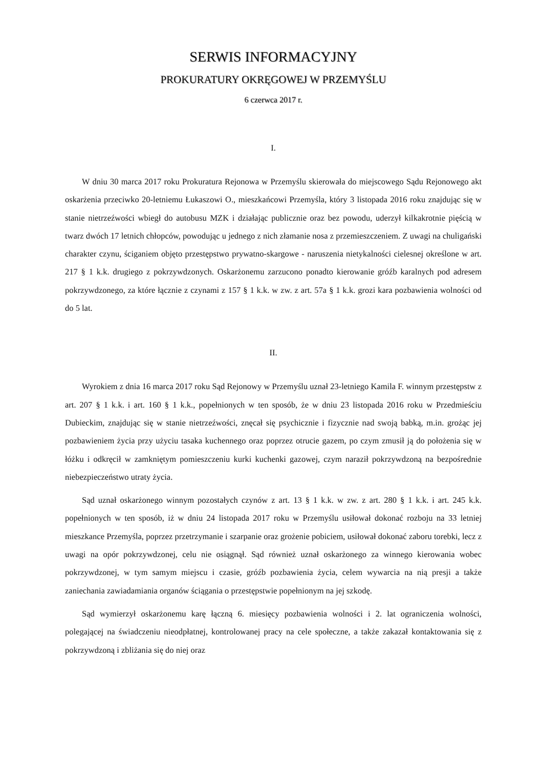SERWIS INFORMACYJNY
PROKURATURY OKRĘGOWEJ W PRZEMYŚLU
6 czerwca 2017 r.
I.
W dniu 30 marca 2017 roku Prokuratura Rejonowa w Przemyślu skierowała do miejscowego Sądu Rejonowego akt oskarżenia przeciwko 20-letniemu Łukaszowi O., mieszkańcowi Przemyśla, który 3 listopada 2016 roku znajdując się w stanie nietrzeźwości wbiegł do autobusu MZK i działając publicznie oraz bez powodu, uderzył kilkakrotnie pięścią w twarz dwóch 17 letnich chłopców, powodując u jednego z nich złamanie nosa z przemieszczeniem. Z uwagi na chuligański charakter czynu, ściganiem objęto przestępstwo prywatno-skargowe - naruszenia nietykalności cielesnej określone w art. 217 § 1 k.k. drugiego z pokrzywdzonych. Oskarżonemu zarzucono ponadto kierowanie gróźb karalnych pod adresem pokrzywdzonego, za które łącznie z czynami z 157 § 1 k.k. w zw. z art. 57a § 1 k.k. grozi kara pozbawienia wolności od do 5 lat.
II.
Wyrokiem z dnia 16 marca 2017 roku Sąd Rejonowy w Przemyślu uznał 23-letniego Kamila F. winnym przestępstw z art. 207 § 1 k.k. i art. 160 § 1 k.k., popełnionych w ten sposób, że w dniu 23 listopada 2016 roku w Przedmieściu Dubieckim, znajdując się w stanie nietrzeźwości, znęcał się psychicznie i fizycznie nad swoją babką, m.in. grożąc jej pozbawieniem życia przy użyciu tasaka kuchennego oraz poprzez otrucie gazem, po czym zmusił ją do położenia się w łóżku i odkręcił w zamkniętym pomieszczeniu kurki kuchenki gazowej, czym naraził pokrzywdzoną na bezpośrednie niebezpieczeństwo utraty życia.
Sąd uznał oskarżonego winnym pozostałych czynów z art. 13 § 1 k.k. w zw. z art. 280 § 1 k.k. i art. 245 k.k. popełnionych w ten sposób, iż w dniu 24 listopada 2017 roku w Przemyślu usiłował dokonać rozboju na 33 letniej mieszkance Przemyśla, poprzez przetrzymanie i szarpanie oraz grożenie pobiciem, usiłował dokonać zaboru torebki, lecz z uwagi na opór pokrzywdzonej, celu nie osiągnął. Sąd również uznał oskarżonego za winnego kierowania wobec pokrzywdzonej, w tym samym miejscu i czasie, gróźb pozbawienia życia, celem wywarcia na nią presji a także zaniechania zawiadamiania organów ściągania o przestępstwie popełnionym na jej szkodę.
Sąd wymierzył oskarżonemu karę łączną 6. miesięcy pozbawienia wolności i 2. lat ograniczenia wolności, polegającej na świadczeniu nieodpłatnej, kontrolowanej pracy na cele społeczne, a także zakazał kontaktowania się z pokrzywdzoną i zbliżania się do niej oraz